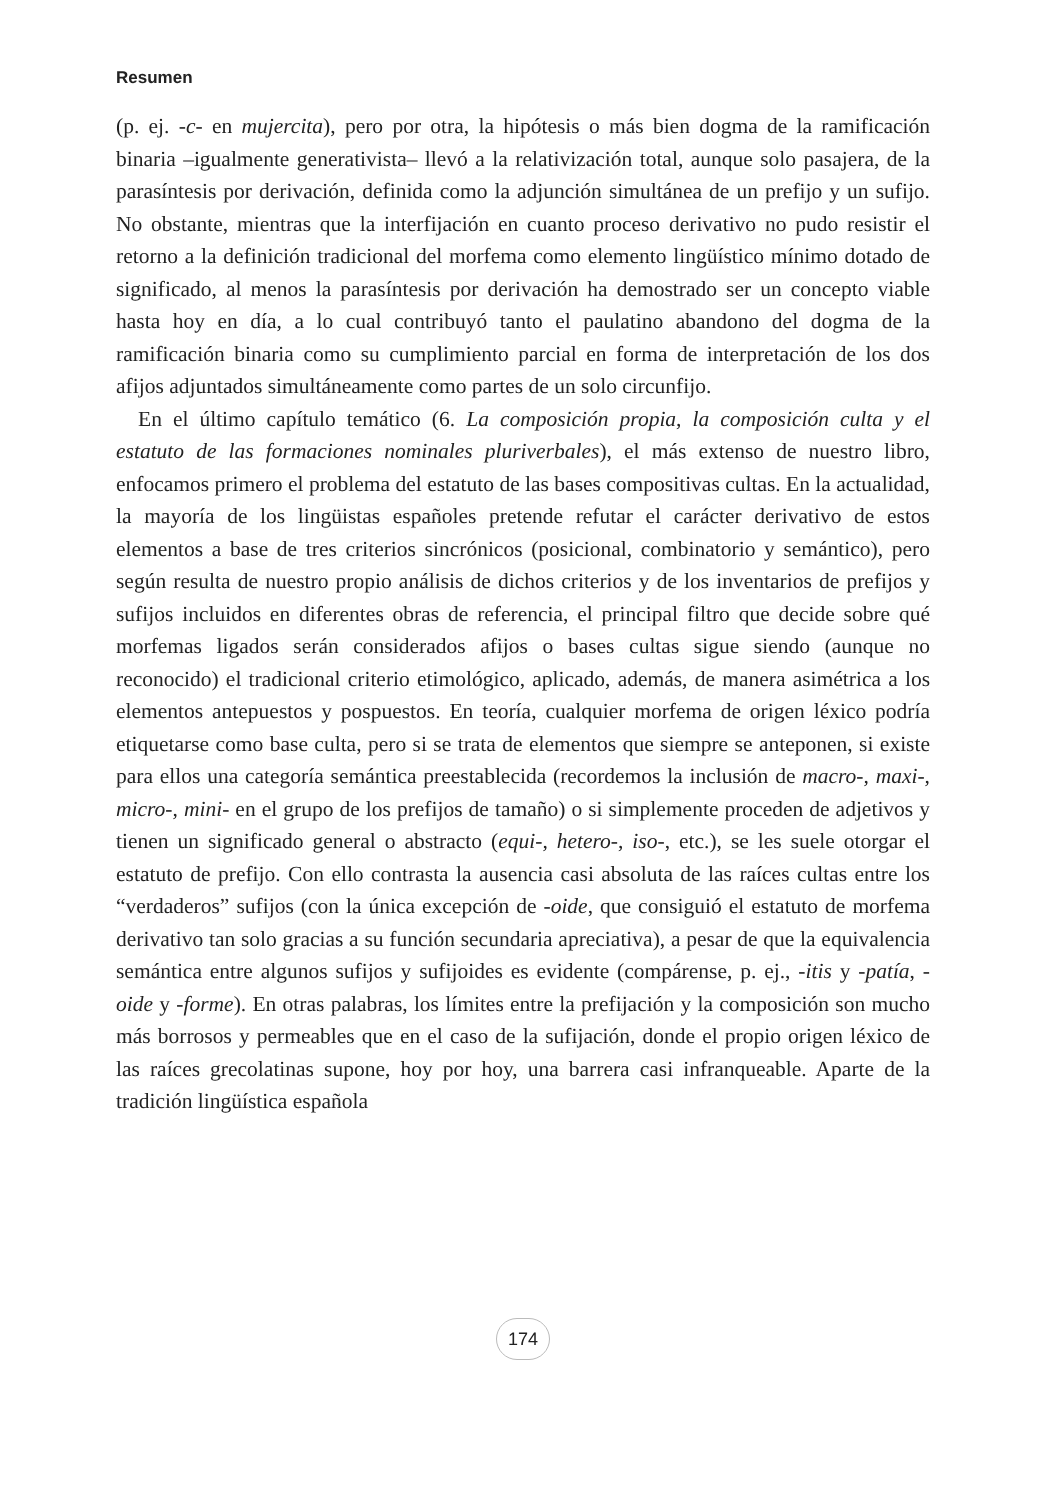Resumen
(p. ej. -c- en mujercita), pero por otra, la hipótesis o más bien dogma de la ramificación binaria –igualmente generativista– llevó a la relativización total, aunque solo pasajera, de la parasíntesis por derivación, definida como la adjunción simultánea de un prefijo y un sufijo. No obstante, mientras que la interfijación en cuanto proceso derivativo no pudo resistir el retorno a la definición tradicional del morfema como elemento lingüístico mínimo dotado de significado, al menos la parasíntesis por derivación ha demostrado ser un concepto viable hasta hoy en día, a lo cual contribuyó tanto el paulatino abandono del dogma de la ramificación binaria como su cumplimiento parcial en forma de interpretación de los dos afijos adjuntados simultáneamente como partes de un solo circunfijo.
En el último capítulo temático (6. La composición propia, la composición culta y el estatuto de las formaciones nominales pluriverbales), el más extenso de nuestro libro, enfocamos primero el problema del estatuto de las bases compositivas cultas. En la actualidad, la mayoría de los lingüistas españoles pretende refutar el carácter derivativo de estos elementos a base de tres criterios sincrónicos (posicional, combinatorio y semántico), pero según resulta de nuestro propio análisis de dichos criterios y de los inventarios de prefijos y sufijos incluidos en diferentes obras de referencia, el principal filtro que decide sobre qué morfemas ligados serán considerados afijos o bases cultas sigue siendo (aunque no reconocido) el tradicional criterio etimológico, aplicado, además, de manera asimétrica a los elementos antepuestos y pospuestos. En teoría, cualquier morfema de origen léxico podría etiquetarse como base culta, pero si se trata de elementos que siempre se anteponen, si existe para ellos una categoría semántica preestablecida (recordemos la inclusión de macro-, maxi-, micro-, mini- en el grupo de los prefijos de tamaño) o si simplemente proceden de adjetivos y tienen un significado general o abstracto (equi-, hetero-, iso-, etc.), se les suele otorgar el estatuto de prefijo. Con ello contrasta la ausencia casi absoluta de las raíces cultas entre los “verdaderos” sufijos (con la única excepción de -oide, que consiguió el estatuto de morfema derivativo tan solo gracias a su función secundaria apreciativa), a pesar de que la equivalencia semántica entre algunos sufijos y sufijoides es evidente (compárense, p. ej., -itis y -patía, -oide y -forme). En otras palabras, los límites entre la prefijación y la composición son mucho más borrosos y permeables que en el caso de la sufijación, donde el propio origen léxico de las raíces grecolatinas supone, hoy por hoy, una barrera casi infranqueable. Aparte de la tradición lingüística española
174